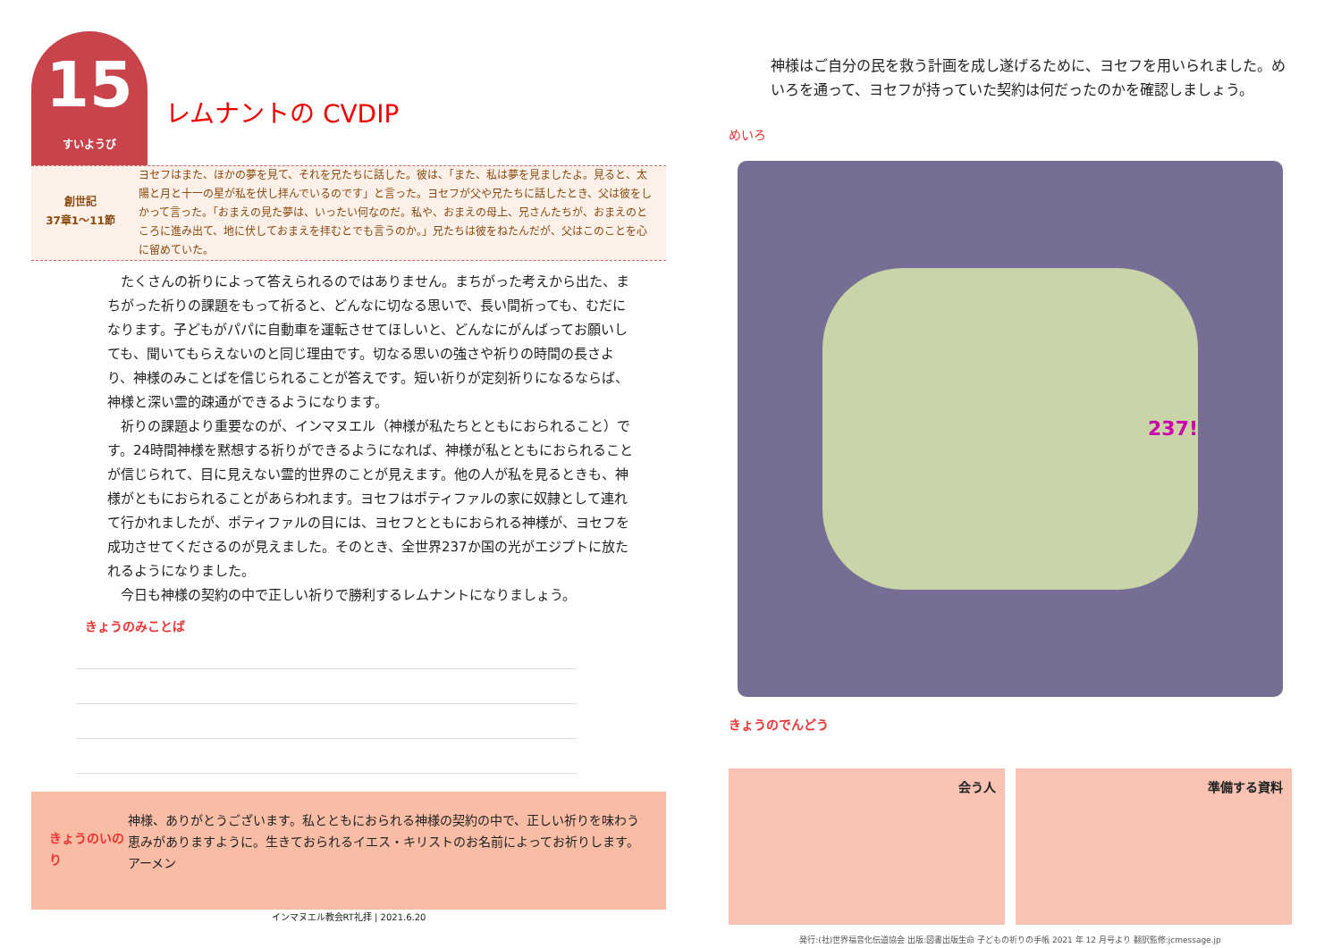15 すいようび
レムナントの CVDIP
創世記
37章1〜11節
ヨセフはまた、ほかの夢を見て、それを兄たちに話した。彼は、「また、私は夢を見ましたよ。見ると、太陽と月と十一の星が私を伏し拝んでいるのです」と言った。ヨセフが父や兄たちに話したとき、父は彼をしかって言った。「おまえの見た夢は、いったい何なのだ。私や、おまえの母上、兄さんたちが、おまえのところに進み出て、地に伏しておまえを拝むとでも言うのか。」兄たちは彼をねたんだが、父はこのことを心に留めていた。
　たくさんの祈りによって答えられるのではありません。まちがった考えから出た、まちがった祈りの課題をもって祈ると、どんなに切なる思いで、長い間祈っても、むだになります。子どもがパパに自動車を運転させてほしいと、どんなにがんばってお願いしても、聞いてもらえないのと同じ理由です。切なる思いの強さや祈りの時間の長さより、神様のみことばを信じられることが答えです。短い祈りが定刻祈りになるならば、神様と深い霊的疎通ができるようになります。
　祈りの課題より重要なのが、インマヌエル（神様が私たちとともにおられること）です。24時間神様を黙想する祈りができるようになれば、神様が私とともにおられることが信じられて、目に見えない霊的世界のことが見えます。他の人が私を見るときも、神様がともにおられることがあらわれます。ヨセフはポティファルの家に奴隷として連れて行かれましたが、ポティファルの目には、ヨセフとともにおられる神様が、ヨセフを成功させてくださるのが見えました。そのとき、全世界237か国の光がエジプトに放たれるようになりました。
　今日も神様の契約の中で正しい祈りで勝利するレムナントになりましょう。
きょうのみことば
きょうのいのり
神様、ありがとうございます。私とともにおられる神様の契約の中で、正しい祈りを味わう恵みがありますように。生きておられるイエス・キリストのお名前によってお祈りします。アーメン
インマヌエル教会RT礼拝 | 2021.6.20
めいろ
神様はご自分の民を救う計画を成し遂げるために、ヨセフを用いられました。めいろを通って、ヨセフが持っていた契約は何だったのかを確認しましょう。
237!
きょうのでんどう
会う人 準備する資料
発行:(社)世界福音化伝道協会 出版:図書出版生命 子どもの祈りの手帳 2021 年 12 月号より 翻訳監修:jcmessage.jp